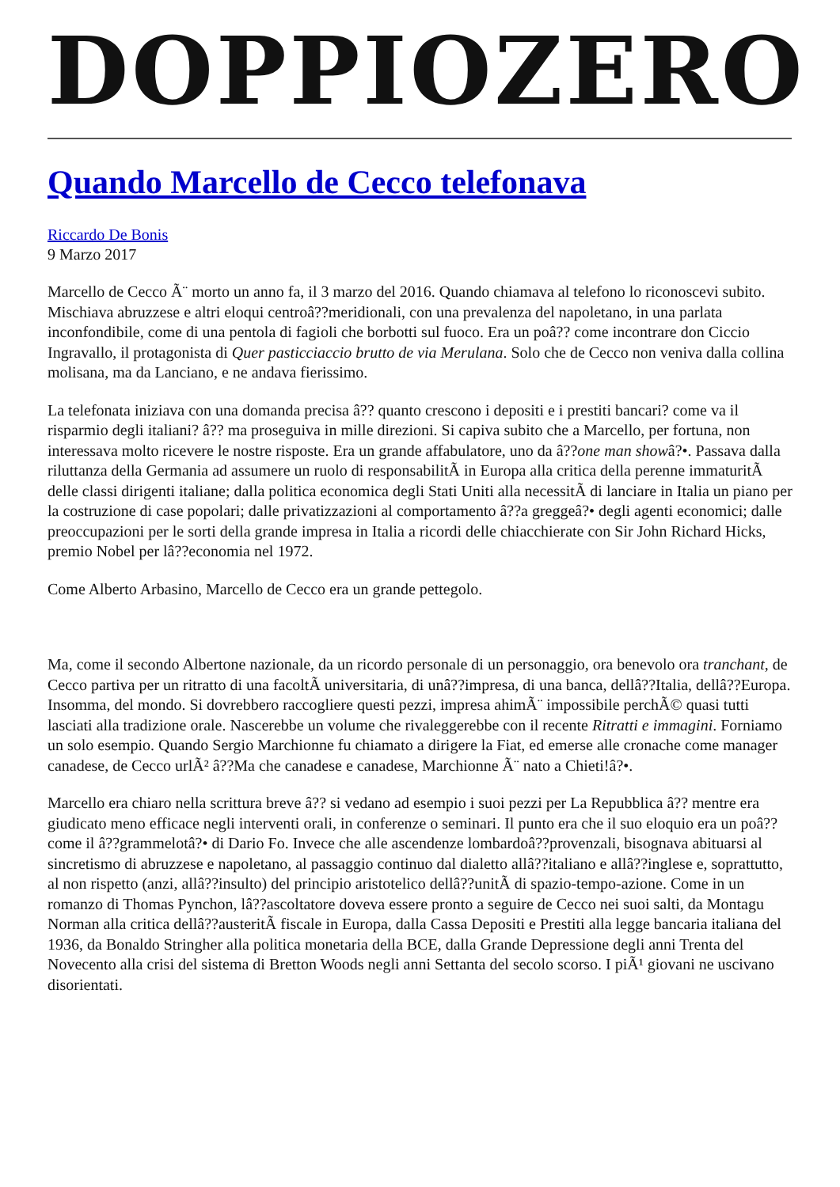DOPPIOZERO
Quando Marcello de Cecco telefonava
Riccardo De Bonis
9 Marzo 2017
Marcello de Cecco Ã¨ morto un anno fa, il 3 marzo del 2016. Quando chiamava al telefono lo riconoscevi subito. Mischiava abruzzese e altri eloqui centroâ??meridionali, con una prevalenza del napoletano, in una parlata inconfondibile, come di una pentola di fagioli che borbotti sul fuoco. Era un poâ?? come incontrare don Ciccio Ingravallo, il protagonista di Quer pasticciaccio brutto de via Merulana. Solo che de Cecco non veniva dalla collina molisana, ma da Lanciano, e ne andava fierissimo.
La telefonata iniziava con una domanda precisa â?? quanto crescono i depositi e i prestiti bancari? come va il risparmio degli italiani? â?? ma proseguiva in mille direzioni. Si capiva subito che a Marcello, per fortuna, non interessava molto ricevere le nostre risposte. Era un grande affabulatore, uno da â??one man showâ?•. Passava dalla riluttanza della Germania ad assumere un ruolo di responsabilitÃ in Europa alla critica della perenne immaturitÃ delle classi dirigenti italiane; dalla politica economica degli Stati Uniti alla necessitÃ di lanciare in Italia un piano per la costruzione di case popolari; dalle privatizzazioni al comportamento â??a greggeâ?• degli agenti economici; dalle preoccupazioni per le sorti della grande impresa in Italia a ricordi delle chiacchierate con Sir John Richard Hicks, premio Nobel per lâ??economia nel 1972.
Come Alberto Arbasino, Marcello de Cecco era un grande pettegolo.
Ma, come il secondo Albertone nazionale, da un ricordo personale di un personaggio, ora benevolo ora tranchant, de Cecco partiva per un ritratto di una facoltÃ universitaria, di unâ??impresa, di una banca, dellâ??Italia, dellâ??Europa. Insomma, del mondo. Si dovrebbero raccogliere questi pezzi, impresa ahimÃ¨ impossibile perchÃ© quasi tutti lasciati alla tradizione orale. Nascerebbe un volume che rivaleggerebbe con il recente Ritratti e immagini. Forniamo un solo esempio. Quando Sergio Marchionne fu chiamato a dirigere la Fiat, ed emerse alle cronache come manager canadese, de Cecco urlÃ² â??Ma che canadese e canadese, Marchionne Ã¨ nato a Chieti!â?•.
Marcello era chiaro nella scrittura breve â?? si vedano ad esempio i suoi pezzi per La Repubblica â?? mentre era giudicato meno efficace negli interventi orali, in conferenze o seminari. Il punto era che il suo eloquio era un poâ?? come il â??grammelotâ?• di Dario Fo. Invece che alle ascendenze lombardoâ??provenzali, bisognava abituarsi al sincretismo di abruzzese e napoletano, al passaggio continuo dal dialetto allâ??italiano e allâ??inglese e, soprattutto, al non rispetto (anzi, allâ??insulto) del principio aristotelico dellâ??unitÃ di spazio-tempo-azione. Come in un romanzo di Thomas Pynchon, lâ??ascoltatore doveva essere pronto a seguire de Cecco nei suoi salti, da Montagu Norman alla critica dellâ??austeritÃ fiscale in Europa, dalla Cassa Depositi e Prestiti alla legge bancaria italiana del 1936, da Bonaldo Stringher alla politica monetaria della BCE, dalla Grande Depressione degli anni Trenta del Novecento alla crisi del sistema di Bretton Woods negli anni Settanta del secolo scorso. I piÃ¹ giovani ne uscivano disorientati.